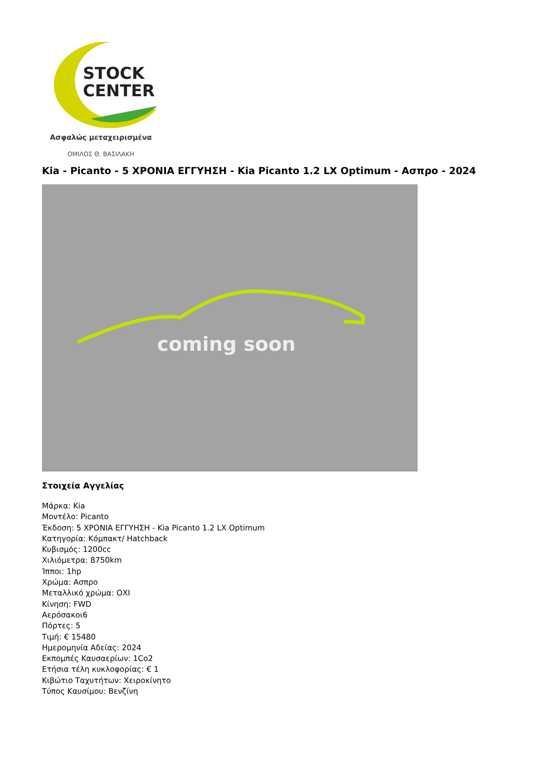STOCK
CENTER
Ασφαλώς μεταχειρισμένα
ΟΜΙΛΟΣ Θ. ΒΑΣΙΛΑΚΗ
Kia - Picanto - 5 ΧΡΟΝΙΑ ΕΓΓΥΗΣΗ - Kia Picanto 1.2 LX Optimum - Ασπρο - 2024
coming soon
Στοιχεία Αγγελίας
Μάρκα: Kia
Μοντέλο: Picanto
Έκδοση: 5 ΧΡΟΝΙΑ ΕΓΓΥΗΣΗ - Kia Picanto 1.2 LX Optimum
Κατηγορία: Κόμπακτ/ Hatchback
Κυβισμός: 1200cc
Χιλιόμετρα: 8750km
Ίπποι: 1hp
Χρώμα: Ασπρο
Μεταλλικό χρώμα: ΟΧΙ
Κίνηση: FWD
Αερόσακοι6
Πόρτες: 5
Τιμή: € 15480
Ημερομηνία Αδείας: 2024
Εκπομπές Καυσαερίων: 1Co2
Ετήσια τέλη κυκλοφορίας: € 1
Κιβώτιο Ταχυτήτων: Χειροκίνητο
Τύπος Καυσίμου: Βενζίνη